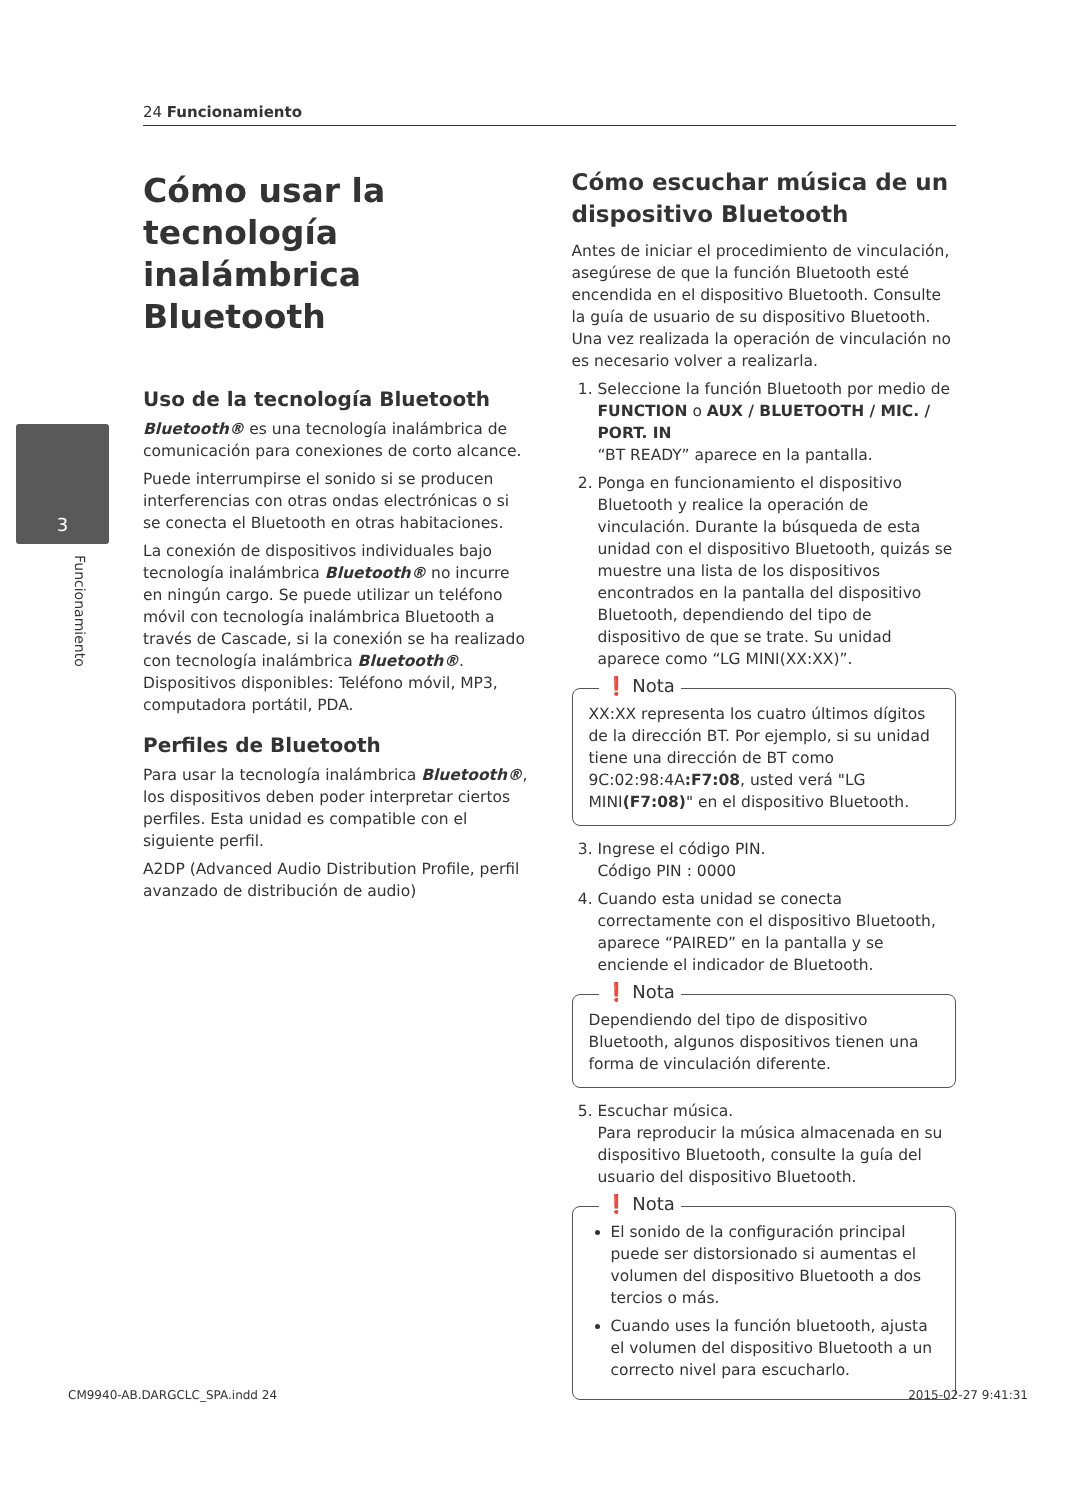24 Funcionamiento
3
Funcionamiento
Cómo usar la tecnología inalámbrica Bluetooth
Uso de la tecnología Bluetooth
Bluetooth® es una tecnología inalámbrica de comunicación para conexiones de corto alcance.
Puede interrumpirse el sonido si se producen interferencias con otras ondas electrónicas o si se conecta el Bluetooth en otras habitaciones.
La conexión de dispositivos individuales bajo tecnología inalámbrica Bluetooth® no incurre en ningún cargo. Se puede utilizar un teléfono móvil con tecnología inalámbrica Bluetooth a través de Cascade, si la conexión se ha realizado con tecnología inalámbrica Bluetooth®.
Dispositivos disponibles: Teléfono móvil, MP3, computadora portátil, PDA.
Perfiles de Bluetooth
Para usar la tecnología inalámbrica Bluetooth®, los dispositivos deben poder interpretar ciertos perfiles. Esta unidad es compatible con el siguiente perfil.
A2DP (Advanced Audio Distribution Profile, perfil avanzado de distribución de audio)
Cómo escuchar música de un dispositivo Bluetooth
Antes de iniciar el procedimiento de vinculación, asegúrese de que la función Bluetooth esté encendida en el dispositivo Bluetooth. Consulte la guía de usuario de su dispositivo Bluetooth. Una vez realizada la operación de vinculación no es necesario volver a realizarla.
1. Seleccione la función Bluetooth por medio de FUNCTION o AUX / BLUETOOTH / MIC. / PORT. IN
“BT READY” aparece en la pantalla.
2. Ponga en funcionamiento el dispositivo Bluetooth y realice la operación de vinculación. Durante la búsqueda de esta unidad con el dispositivo Bluetooth, quizás se muestre una lista de los dispositivos encontrados en la pantalla del dispositivo Bluetooth, dependiendo del tipo de dispositivo de que se trate. Su unidad aparece como “LG MINI(XX:XX)”.
❗ Nota
XX:XX representa los cuatro últimos dígitos de la dirección BT. Por ejemplo, si su unidad tiene una dirección de BT como 9C:02:98:4A:F7:08, usted verá "LG MINI(F7:08)" en el dispositivo Bluetooth.
3. Ingrese el código PIN.
Código PIN : 0000
4. Cuando esta unidad se conecta correctamente con el dispositivo Bluetooth, aparece “PAIRED” en la pantalla y se enciende el indicador de Bluetooth.
❗ Nota
Dependiendo del tipo de dispositivo Bluetooth, algunos dispositivos tienen una forma de vinculación diferente.
5. Escuchar música.
Para reproducir la música almacenada en su dispositivo Bluetooth, consulte la guía del usuario del dispositivo Bluetooth.
❗ Nota
El sonido de la configuración principal puede ser distorsionado si aumentas el volumen del dispositivo Bluetooth a dos tercios o más.
Cuando uses la función bluetooth, ajusta el volumen del dispositivo Bluetooth a un correcto nivel para escucharlo.
CM9940-AB.DARGCLC_SPA.indd 24 2015-02-27 9:41:31